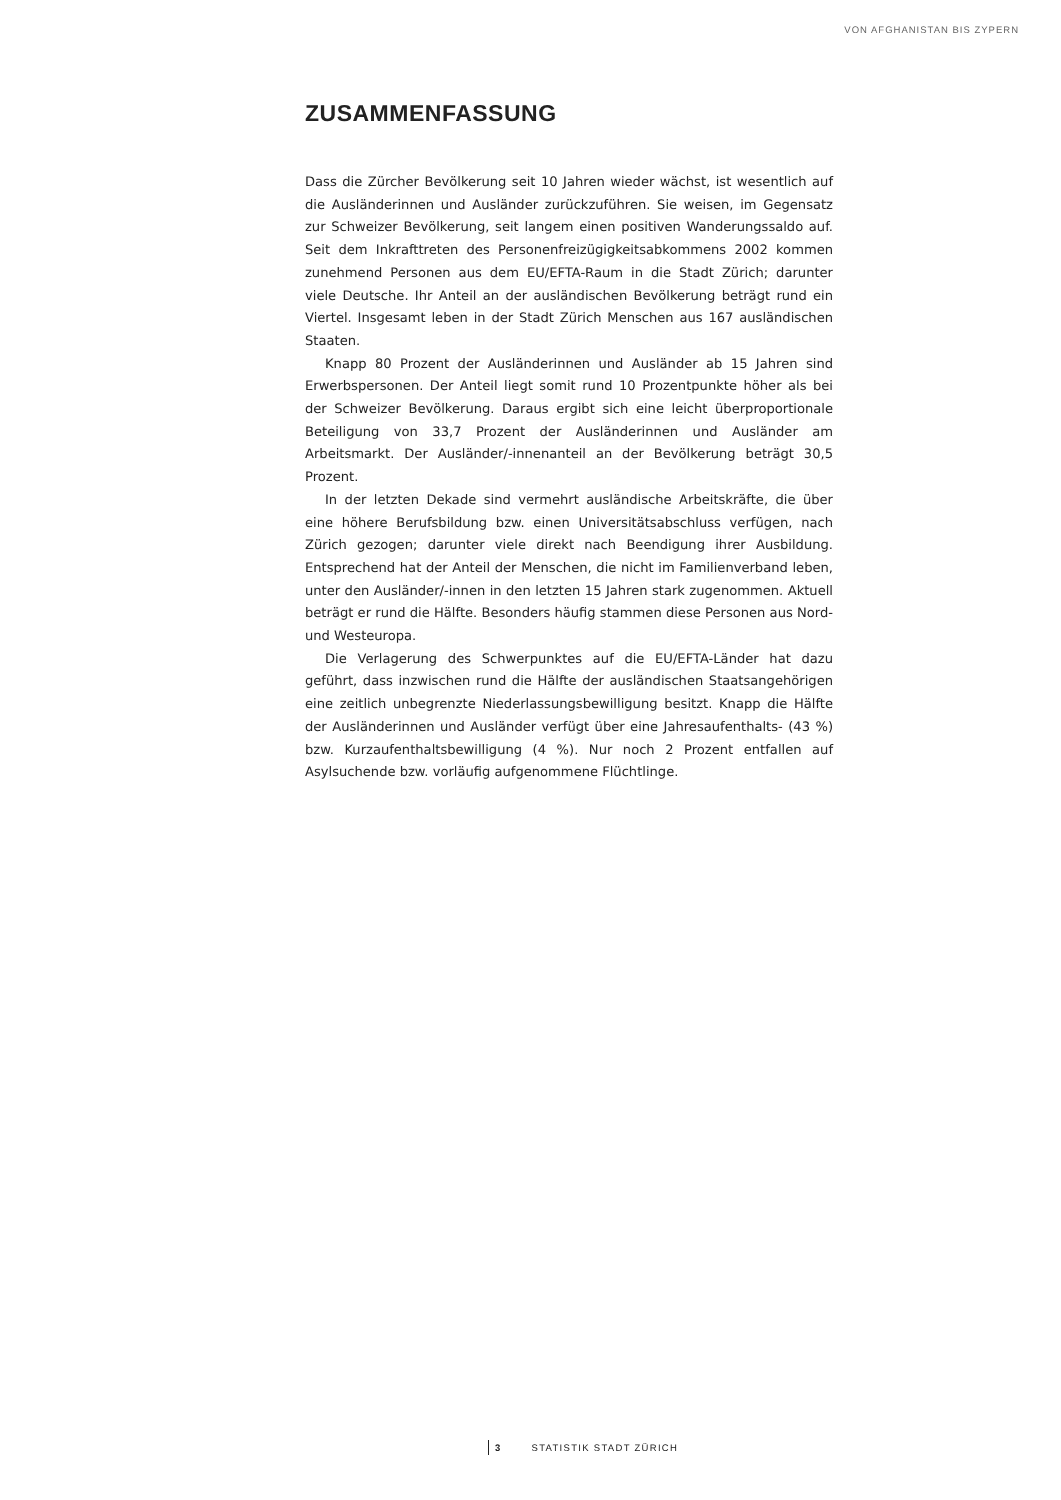VON AFGHANISTAN BIS ZYPERN
ZUSAMMENFASSUNG
Dass die Zürcher Bevölkerung seit 10 Jahren wieder wächst, ist wesentlich auf die Ausländerinnen und Ausländer zurückzuführen. Sie weisen, im Gegensatz zur Schweizer Bevölkerung, seit langem einen positiven Wanderungssaldo auf. Seit dem Inkrafttreten des Personenfreizügigkeitsabkommens 2002 kommen zunehmend Personen aus dem EU/EFTA-Raum in die Stadt Zürich; darunter viele Deutsche. Ihr Anteil an der ausländischen Bevölkerung beträgt rund ein Viertel. Insgesamt leben in der Stadt Zürich Menschen aus 167 ausländischen Staaten.
Knapp 80 Prozent der Ausländerinnen und Ausländer ab 15 Jahren sind Erwerbspersonen. Der Anteil liegt somit rund 10 Prozentpunkte höher als bei der Schweizer Bevölkerung. Daraus ergibt sich eine leicht überproportionale Beteiligung von 33,7 Prozent der Ausländerinnen und Ausländer am Arbeitsmarkt. Der Ausländer/-innenanteil an der Bevölkerung beträgt 30,5 Prozent.
In der letzten Dekade sind vermehrt ausländische Arbeitskräfte, die über eine höhere Berufsbildung bzw. einen Universitätsabschluss verfügen, nach Zürich gezogen; darunter viele direkt nach Beendigung ihrer Ausbildung. Entsprechend hat der Anteil der Menschen, die nicht im Familienverband leben, unter den Ausländer/-innen in den letzten 15 Jahren stark zugenommen. Aktuell beträgt er rund die Hälfte. Besonders häufig stammen diese Personen aus Nord- und Westeuropa.
Die Verlagerung des Schwerpunktes auf die EU/EFTA-Länder hat dazu geführt, dass inzwischen rund die Hälfte der ausländischen Staatsangehörigen eine zeitlich unbegrenzte Niederlassungsbewilligung besitzt. Knapp die Hälfte der Ausländerinnen und Ausländer verfügt über eine Jahresaufenthalts- (43 %) bzw. Kurzaufenthaltsbewilligung (4 %). Nur noch 2 Prozent entfallen auf Asylsuchende bzw. vorläufig aufgenommene Flüchtlinge.
3 STATISTIK STADT ZÜRICH